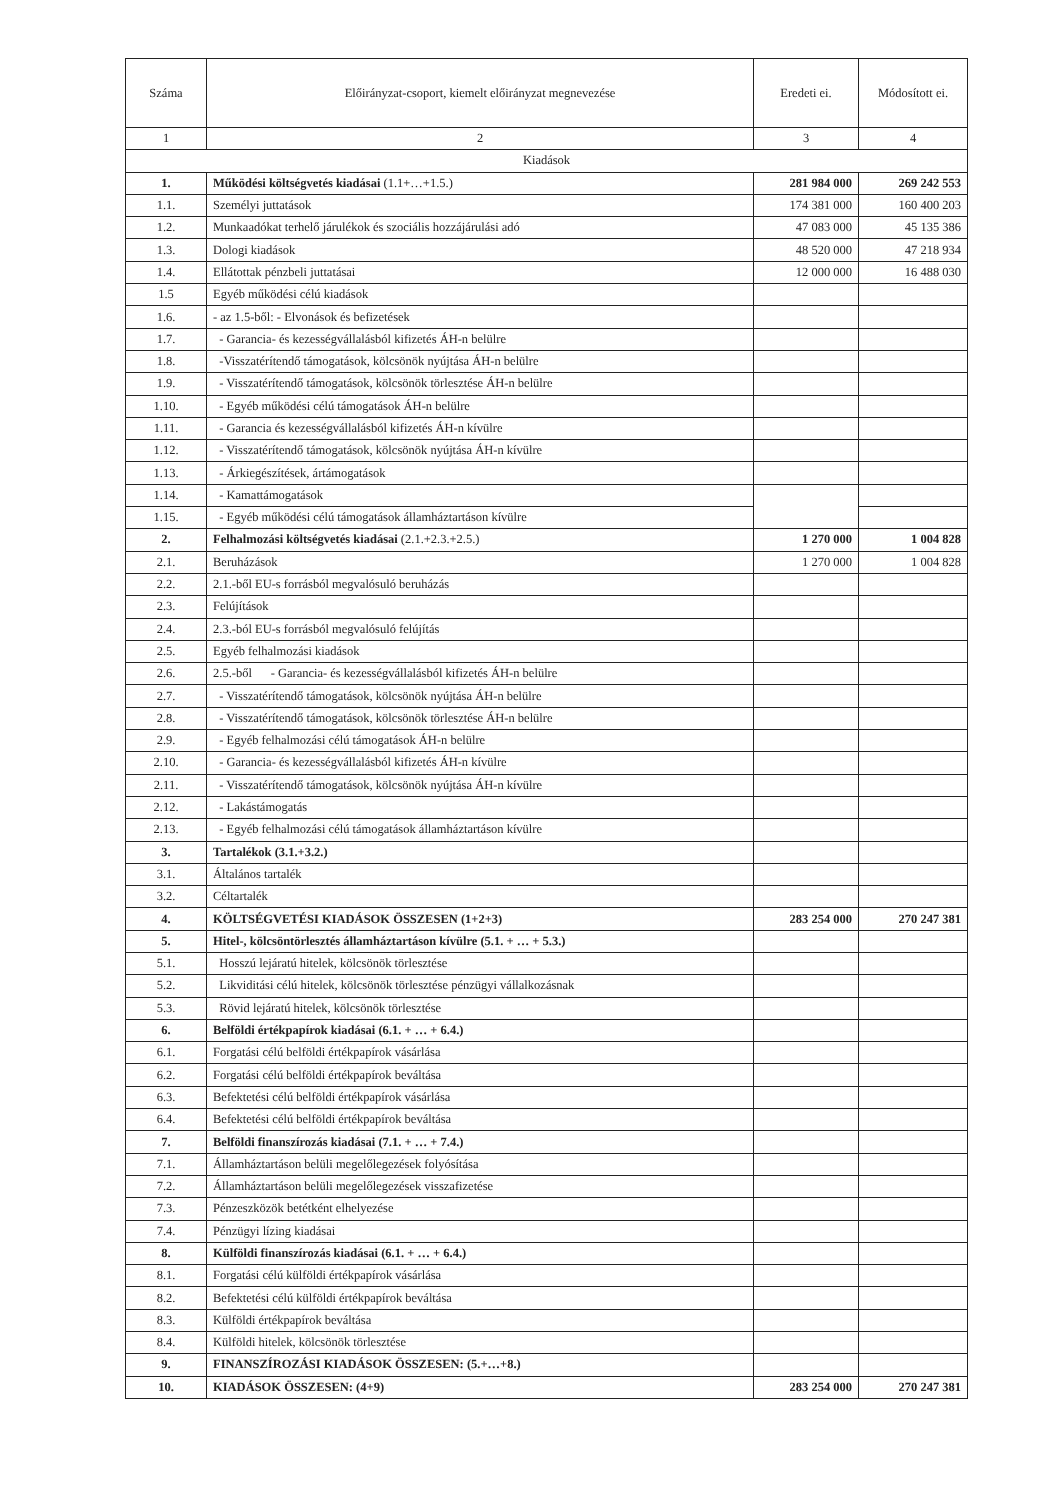| Száma | Előirányzat-csoport, kiemelt előirányzat megnevezése | Eredeti ei. | Módosított ei. |
| --- | --- | --- | --- |
| 1 | 2 | 3 | 4 |
| Kiadások | | | |
| 1. | Működési költségvetés kiadásai (1.1+…+1.5.) | 281 984 000 | 269 242 553 |
| 1.1. | Személyi juttatások | 174 381 000 | 160 400 203 |
| 1.2. | Munkaadókat terhelő járulékok és szociális hozzájárulási adó | 47 083 000 | 45 135 386 |
| 1.3. | Dologi kiadások | 48 520 000 | 47 218 934 |
| 1.4. | Ellátottak pénzbeli juttatásai | 12 000 000 | 16 488 030 |
| 1.5 | Egyéb működési célú kiadások | | |
| 1.6. | - az 1.5-ből: - Elvonások és befizetések | | |
| 1.7. | - Garancia- és kezességvállalásból kifizetés ÁH-n belülre | | |
| 1.8. | -Visszatérítendő támogatások, kölcsönök nyújtása ÁH-n belülre | | |
| 1.9. | - Visszatérítendő támogatások, kölcsönök törlesztése ÁH-n belülre | | |
| 1.10. | - Egyéb működési célú támogatások ÁH-n belülre | | |
| 1.11. | - Garancia és kezességvállalásból kifizetés ÁH-n kívülre | | |
| 1.12. | - Visszatérítendő támogatások, kölcsönök nyújtása ÁH-n kívülre | | |
| 1.13. | - Árkiegészítések, ártámogatások | | |
| 1.14. | - Kamattámogatások | | |
| 1.15. | - Egyéb működési célú támogatások államháztartáson kívülre | | |
| 2. | Felhalmozási költségvetés kiadásai (2.1.+2.3.+2.5.) | 1 270 000 | 1 004 828 |
| 2.1. | Beruházások | 1 270 000 | 1 004 828 |
| 2.2. | 2.1.-ből EU-s forrásból megvalósuló beruházás | | |
| 2.3. | Felújítások | | |
| 2.4. | 2.3.-ból EU-s forrásból megvalósuló felújítás | | |
| 2.5. | Egyéb felhalmozási kiadások | | |
| 2.6. | 2.5.-ből - Garancia- és kezességvállalásból kifizetés ÁH-n belülre | | |
| 2.7. | - Visszatérítendő támogatások, kölcsönök nyújtása ÁH-n belülre | | |
| 2.8. | - Visszatérítendő támogatások, kölcsönök törlesztése ÁH-n belülre | | |
| 2.9. | - Egyéb felhalmozási célú támogatások ÁH-n belülre | | |
| 2.10. | - Garancia- és kezességvállalásból kifizetés ÁH-n kívülre | | |
| 2.11. | - Visszatérítendő támogatások, kölcsönök nyújtása ÁH-n kívülre | | |
| 2.12. | - Lakástámogatás | | |
| 2.13. | - Egyéb felhalmozási célú támogatások államháztartáson kívülre | | |
| 3. | Tartalékok (3.1.+3.2.) | | |
| 3.1. | Általános tartalék | | |
| 3.2. | Céltartalék | | |
| 4. | KÖLTSÉGVETÉSI KIADÁSOK ÖSSZESEN (1+2+3) | 283 254 000 | 270 247 381 |
| 5. | Hitel-, kölcsöntörlesztés államháztartáson kívülre (5.1. + … + 5.3.) | | |
| 5.1. | Hosszú lejáratú hitelek, kölcsönök törlesztése | | |
| 5.2. | Likviditási célú hitelek, kölcsönök törlesztése pénzügyi vállalkozásnak | | |
| 5.3. | Rövid lejáratú hitelek, kölcsönök törlesztése | | |
| 6. | Belföldi értékpapírok kiadásai (6.1. + … + 6.4.) | | |
| 6.1. | Forgatási célú belföldi értékpapírok vásárlása | | |
| 6.2. | Forgatási célú belföldi értékpapírok beváltása | | |
| 6.3. | Befektetési célú belföldi értékpapírok vásárlása | | |
| 6.4. | Befektetési célú belföldi értékpapírok beváltása | | |
| 7. | Belföldi finanszírozás kiadásai (7.1. + … + 7.4.) | | |
| 7.1. | Államháztartáson belüli megelőlegezések folyósítása | | |
| 7.2. | Államháztartáson belüli megelőlegezések visszafizetése | | |
| 7.3. | Pénzeszközök betétként elhelyezése | | |
| 7.4. | Pénzügyi lízing kiadásai | | |
| 8. | Külföldi finanszírozás kiadásai (6.1. + … + 6.4.) | | |
| 8.1. | Forgatási célú külföldi értékpapírok vásárlása | | |
| 8.2. | Befektetési célú külföldi értékpapírok beváltása | | |
| 8.3. | Külföldi értékpapírok beváltása | | |
| 8.4. | Külföldi hitelek, kölcsönök törlesztése | | |
| 9. | FINANSZÍROZÁSI KIADÁSOK ÖSSZESEN: (5.+…+8.) | | |
| 10. | KIADÁSOK ÖSSZESEN: (4+9) | 283 254 000 | 270 247 381 |